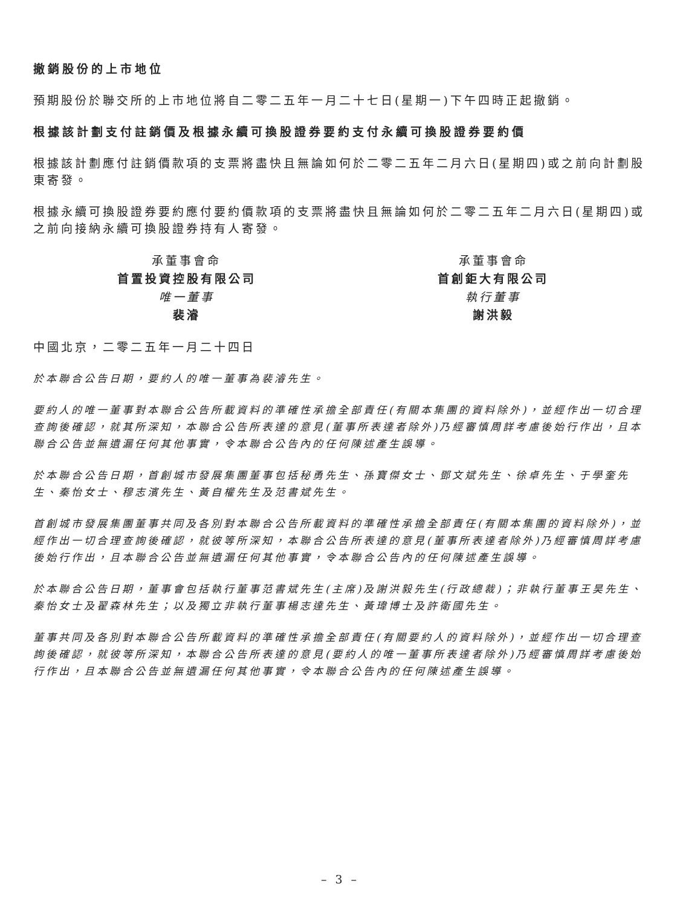撤銷股份的上市地位
預期股份於聯交所的上市地位將自二零二五年一月二十七日(星期一)下午四時正起撤銷。
根據該計劃支付註銷價及根據永續可換股證券要約支付永續可換股證券要約價
根據該計劃應付註銷價款項的支票將盡快且無論如何於二零二五年二月六日(星期四)或之前向計劃股東寄發。
根據永續可換股證券要約應付要約價款項的支票將盡快且無論如何於二零二五年二月六日(星期四)或之前向接納永續可換股證券持有人寄發。
承董事會命
首置投資控股有限公司
唯一董事
裴濬
承董事會命
首創鉅大有限公司
執行董事
謝洪毅
中國北京，二零二五年一月二十四日
於本聯合公告日期，要約人的唯一董事為裴濬先生。
要約人的唯一董事對本聯合公告所載資料的準確性承擔全部責任(有關本集團的資料除外)，並經作出一切合理查詢後確認，就其所深知，本聯合公告所表達的意見(董事所表達者除外)乃經審慎周詳考慮後始行作出，且本聯合公告並無遺漏任何其他事實，令本聯合公告內的任何陳述產生誤導。
於本聯合公告日期，首創城市發展集團董事包括秘勇先生、孫寶傑女士、鄧文斌先生、徐卓先生、于學奎先生、秦怡女士、穆志濱先生、黃自權先生及范書斌先生。
首創城市發展集團董事共同及各別對本聯合公告所載資料的準確性承擔全部責任(有關本集團的資料除外)，並經作出一切合理查詢後確認，就彼等所深知，本聯合公告所表達的意見(董事所表達者除外)乃經審慎周詳考慮後始行作出，且本聯合公告並無遺漏任何其他事實，令本聯合公告內的任何陳述產生誤導。
於本聯合公告日期，董事會包括執行董事范書斌先生(主席)及謝洪毅先生(行政總裁)；非執行董事王昊先生、秦怡女士及翟森林先生；以及獨立非執行董事楊志達先生、黃瑋博士及許衛國先生。
董事共同及各別對本聯合公告所載資料的準確性承擔全部責任(有關要約人的資料除外)，並經作出一切合理查詢後確認，就彼等所深知，本聯合公告所表達的意見(要約人的唯一董事所表達者除外)乃經審慎周詳考慮後始行作出，且本聯合公告並無遺漏任何其他事實，令本聯合公告內的任何陳述產生誤導。
– 3 –